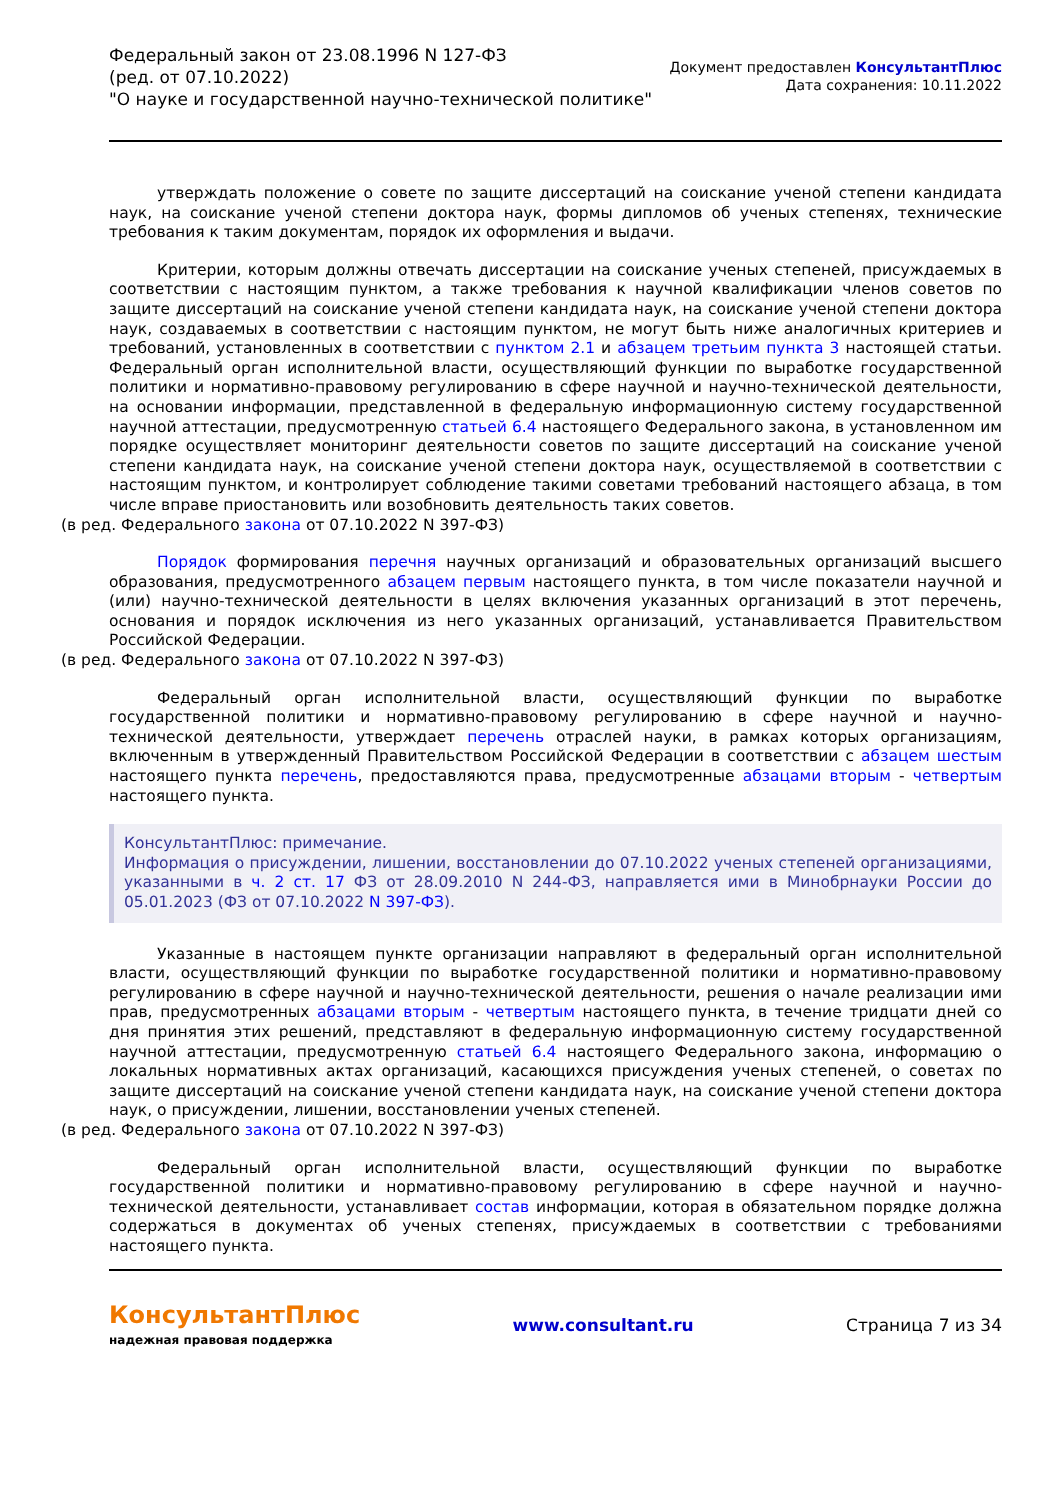Федеральный закон от 23.08.1996 N 127-ФЗ
(ред. от 07.10.2022)
"О науке и государственной научно-технической политике"
Документ предоставлен КонсультантПлюс
Дата сохранения: 10.11.2022
утверждать положение о совете по защите диссертаций на соискание ученой степени кандидата наук, на соискание ученой степени доктора наук, формы дипломов об ученых степенях, технические требования к таким документам, порядок их оформления и выдачи.
Критерии, которым должны отвечать диссертации на соискание ученых степеней, присуждаемых в соответствии с настоящим пунктом, а также требования к научной квалификации членов советов по защите диссертаций на соискание ученой степени кандидата наук, на соискание ученой степени доктора наук, создаваемых в соответствии с настоящим пунктом, не могут быть ниже аналогичных критериев и требований, установленных в соответствии с пунктом 2.1 и абзацем третьим пункта 3 настоящей статьи. Федеральный орган исполнительной власти, осуществляющий функции по выработке государственной политики и нормативно-правовому регулированию в сфере научной и научно-технической деятельности, на основании информации, представленной в федеральную информационную систему государственной научной аттестации, предусмотренную статьей 6.4 настоящего Федерального закона, в установленном им порядке осуществляет мониторинг деятельности советов по защите диссертаций на соискание ученой степени кандидата наук, на соискание ученой степени доктора наук, осуществляемой в соответствии с настоящим пунктом, и контролирует соблюдение такими советами требований настоящего абзаца, в том числе вправе приостановить или возобновить деятельность таких советов.
(в ред. Федерального закона от 07.10.2022 N 397-ФЗ)
Порядок формирования перечня научных организаций и образовательных организаций высшего образования, предусмотренного абзацем первым настоящего пункта, в том числе показатели научной и (или) научно-технической деятельности в целях включения указанных организаций в этот перечень, основания и порядок исключения из него указанных организаций, устанавливается Правительством Российской Федерации.
(в ред. Федерального закона от 07.10.2022 N 397-ФЗ)
Федеральный орган исполнительной власти, осуществляющий функции по выработке государственной политики и нормативно-правовому регулированию в сфере научной и научно-технической деятельности, утверждает перечень отраслей науки, в рамках которых организациям, включенным в утвержденный Правительством Российской Федерации в соответствии с абзацем шестым настоящего пункта перечень, предоставляются права, предусмотренные абзацами вторым - четвертым настоящего пункта.
КонсультантПлюс: примечание.
Информация о присуждении, лишении, восстановлении до 07.10.2022 ученых степеней организациями, указанными в ч. 2 ст. 17 ФЗ от 28.09.2010 N 244-ФЗ, направляется ими в Минобрнауки России до 05.01.2023 (ФЗ от 07.10.2022 N 397-ФЗ).
Указанные в настоящем пункте организации направляют в федеральный орган исполнительной власти, осуществляющий функции по выработке государственной политики и нормативно-правовому регулированию в сфере научной и научно-технической деятельности, решения о начале реализации ими прав, предусмотренных абзацами вторым - четвертым настоящего пункта, в течение тридцати дней со дня принятия этих решений, представляют в федеральную информационную систему государственной научной аттестации, предусмотренную статьей 6.4 настоящего Федерального закона, информацию о локальных нормативных актах организаций, касающихся присуждения ученых степеней, о советах по защите диссертаций на соискание ученой степени кандидата наук, на соискание ученой степени доктора наук, о присуждении, лишении, восстановлении ученых степеней.
(в ред. Федерального закона от 07.10.2022 N 397-ФЗ)
Федеральный орган исполнительной власти, осуществляющий функции по выработке государственной политики и нормативно-правовому регулированию в сфере научной и научно-технической деятельности, устанавливает состав информации, которая в обязательном порядке должна содержаться в документах об ученых степенях, присуждаемых в соответствии с требованиями настоящего пункта.
КонсультантПлюс
надежная правовая поддержка
www.consultant.ru Страница 7 из 34